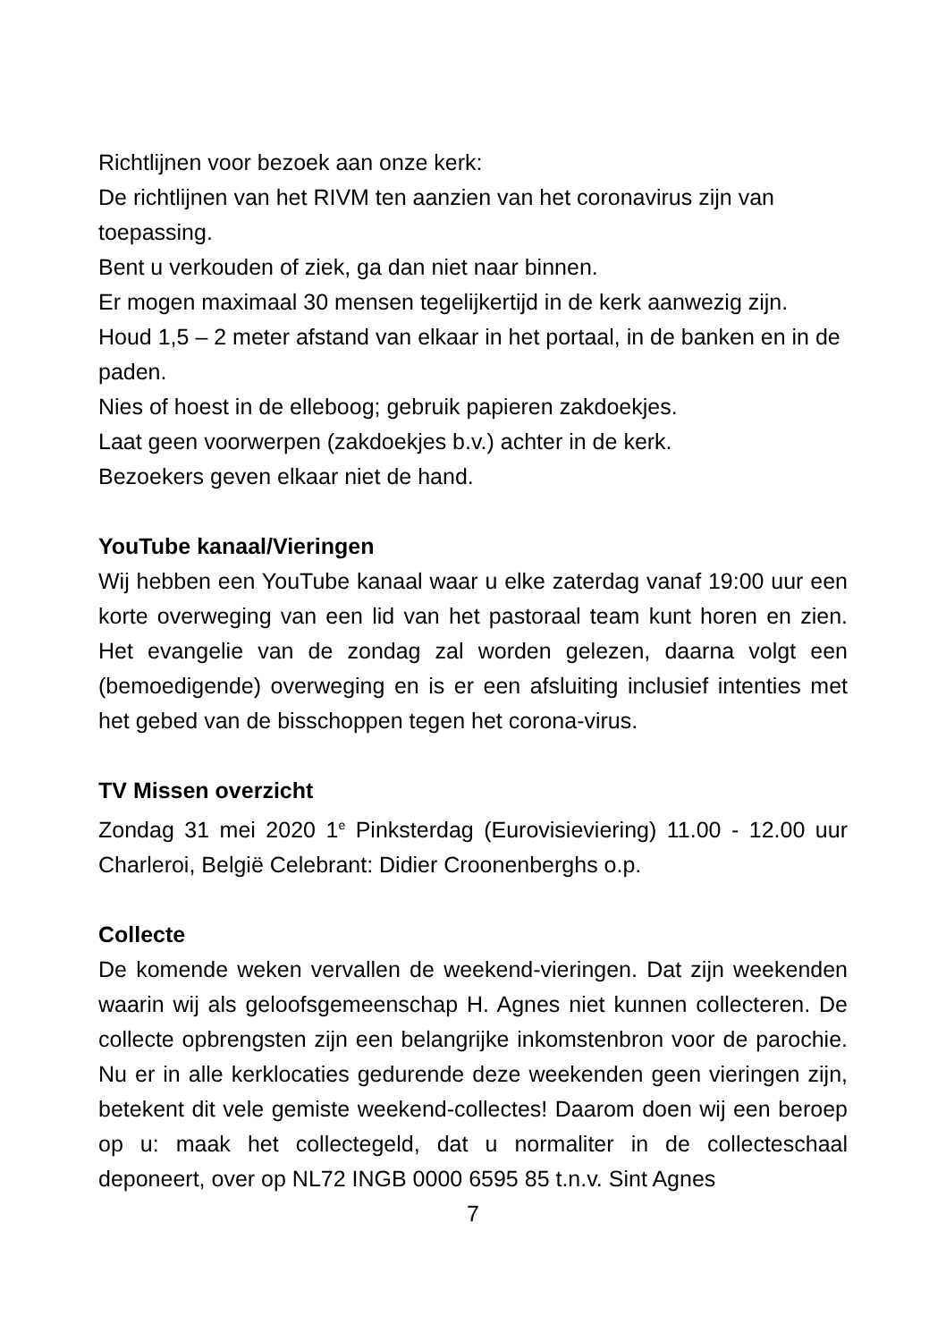Richtlijnen voor bezoek aan onze kerk:
De richtlijnen van het RIVM ten aanzien van het coronavirus zijn van toepassing.
Bent u verkouden of ziek, ga dan niet naar binnen.
Er mogen maximaal 30 mensen tegelijkertijd in de kerk aanwezig zijn.
Houd 1,5 – 2 meter afstand van elkaar in het portaal, in de banken en in de paden.
Nies of hoest in de elleboog; gebruik papieren zakdoekjes.
Laat geen voorwerpen (zakdoekjes b.v.) achter in de kerk.
Bezoekers geven elkaar niet de hand.
YouTube kanaal/Vieringen
Wij hebben een YouTube kanaal waar u elke zaterdag vanaf 19:00 uur een korte overweging van een lid van het pastoraal team kunt horen en zien. Het evangelie van de zondag zal worden gelezen, daarna volgt een (bemoedigende) overweging en is er een afsluiting inclusief intenties met het gebed van de bisschoppen tegen het corona-virus.
TV Missen overzicht
Zondag 31 mei 2020 1<sup>e</sup> Pinksterdag (Eurovisieviering) 11.00 - 12.00 uur Charleroi, België Celebrant: Didier Croonenberghs o.p.
Collecte
De komende weken vervallen de weekend-vieringen. Dat zijn weekenden waarin wij als geloofsgemeenschap H. Agnes niet kunnen collecteren. De collecte opbrengsten zijn een belangrijke inkomstenbron voor de parochie. Nu er in alle kerklocaties gedurende deze weekenden geen vieringen zijn, betekent dit vele gemiste weekend-collectes! Daarom doen wij een beroep op u: maak het collectegeld, dat u normaliter in de collecteschaal deponeert, over op NL72 INGB 0000 6595 85 t.n.v. Sint Agnes
7